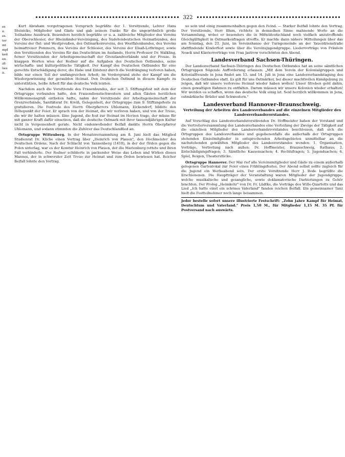322
es
n.
es.
ter
mt
mpf
keit
en.
iff-
lies
it.
Kurt Abraham vorgetragenen Vorspruch begrüßte der 1. Vorsitzende, Lehrer Hans Steinicke, Mitglieder und Gäste und gab seinem Danke für die ungewöhnlich große Teilnahme Ausdruck. Besonders herzlich begrüßte er u. a. zahlreiche Mitglieder des Vereins der Oberschlesier, der Rheinländer-Vereinigung, des Sudetendeutschen Heimatbundes, des Vereins der Ost- und Westpreußen, des Ostmarkenvereins, des Westfalenbundes, des Vereins heimattreuer Pommern, des Vereins der Schlesier, des Vereins der Elsaß-Lothringer, sowie den Vorsitzenden des Vereins für das Deutschtum im Auslande, Herrn Professor Dr. Walkling, ferner Vorsitzenden der Arbeitsgemeinschaft der Grenzlandverbände und der Presse. In knappen Worten wies der Redner auf die Aufgaben des Deutschen Ostbundes, seine wirtschafts- und kulturpolitische Tätigkeit. Der Kampf des Deutschen Ostbundes für eine gerechte Entschädigung derer, die Habe und Existenz durch die Verdrängung verloren haben, bilde nur einen Teil der umfangreichen Arbeit; im Vordergrund stehe der Kampf um die Wiedergewinnung der geraubten Heimat. Den Deutschen Ostbund in diesem Kampfe zu unterstützen, heiße Arbeit für das deutsche Volk leisten.
Nachdem auch die Vorsitzende des Frauenbundes, der seit 3. Stiftungsfest mit dem der Ortsgruppe verbunden hatte, den Frauendienstschwestern und allen Gästen herzlichen Willkommensgruß entboten hatte, nahm der Vorsitzende der Arbeitsgemeinschaft der Grenzverbände, Sanitätsrat Dr. Kreiß, Gelegenheit, der Ortsgruppe zum 9. Stiftungsfeste zu gratulieren. Die Festrede des Herrn Oberpfarrers Uhlemann, Eickendorf, bildete den Höhepunkt der Feier. Er sprach von der Heimat, die wir verloren haben, und von der Treue, die wir ihr halten müssen. Eine Jugend, die fest zur Heimat im Herzen trage, der müsse für mit ganzer Kraft dafür einsetzen, daß die deutsche Ostmark mit ihrer tausendjährigen Kultur nicht in Vergessenheit gerate. Nicht endenwollender Beifall dankte Herrn Oberpfarrer Uhlemann, und sodann stimmten die Zuhörer das Deutschlandlied an.
Ortsgruppe Wittenberg. In der Monatsversammlung am 8. Juni hielt das Mitglied Studienrat Dr. Kliche einen Vortrag über „Heinrich von Plauen", den Hochmeister des Deutschen Ordens. Nach der Schlacht von Tannenberg (1410), in der der Orden gegen die Polen unterlag, war es der Komtur Heinrich von Plauen, der die Marienburg rettete und ihren Fall verhinderte. Der Redner schilderte in packender Weise das Leben und Wirken dieses Mannes, der in schwerster Zeit Treue zur Heimat und zum Orden bewiesen hat. Reicher Beifall lohnte den Vortrag.
so sein und einig zusammenhalten gegen den Feind. — Starker Beifall lohnte den Vortrag. Der Vorsitzende, Herr Blum, richtete in demselben Sinne mahnende Worte an die Versammlung, wobei er besonders die in Mitteldeutschland noch vielfach anzutreffende Gleichgültigkeit in Ostmarkenfragen streifte. Er machte dann nähere Mitteilungen über das am Sonntag, den 23. Juni, im Vereinshause der Turngemeinde an der Tauentzienstraße stattfindende Kinderfest sowie über die Vereinsjugendgruppe. Liedervorträge von Fräulein Noack und Klaviervorträge von Frau Jastrow verschönten den Abend.
Landesverband Sachsen-Thüringen.
Der Landesverband Sachsen-Thüringen des Deutschen Ostbundes hat an seine sämtlichen Ortsgruppen folgende Aufforderung erlassen: „Mit dem Verein der Kolonialgruppen und Kolonialfreunde in Jena findet am 13. und 14. Juli in Jena eine Landesverbandstagung des Deutschen Ostbundes statt. Es gilt für uns Ostmärker, bei dieser machtvollen Kundgebung zu zeigen, daß wir unsere verlorene Heimat wieder haben wollen! Unser Streben geht dahin, einen gewaltigen Rahmen zu entfalten. Darum müssen wir unsere Kolonien wieder erhalten! Wir werden es schaffen, wenn das deutsche Volk einig ist. Seid herzlich willkommen in Jena, ostmärkische Brüder und Schwestern."
Landesverband Hannover-Braunschweig.
Verteilung der Arbeiten des Landesverbandes auf die einzelnen Mitglieder des Landesverbandsvorstandes.
Auf Vorschlag des Landesverbandsvorsitzenden Dr. Hoffmeister haben der Vorstand und die Vertreterversammlung des Landesverbandes eine Verteilung der Zweige der Tätigkeit auf die einzelnen Mitglieder des Landesverbandsvorstandes beschlossen, daß sich die Ortsgruppen des Landesverbandes und gegebenenfalls die außerhalb der Ortsgruppen stehenden Einzelmitglieder in entsprechenden Arbeitsgebieten unmittelbar an die nachstehenden gewählten Mitglieder des Landesvorstandes wenden: 1. Organisation, Vorträge, Vertretung nach außen: Dr. Hoffmeister, Braunschweig, Rathaus; 2. Entschädigungsfragen; 3. Sämtliche Kassensachen; 4. Rechtsfragen; 5. Jugendsachen; 6. Spiel, Reigen, Theaterstücke.
Ortsgruppe Hannover. Der Mai rief alle Vereinsmitglieder und Gäste zu einem außerhalb gelegenen Gartenlokal zur Feier eines Frühlingsfestes. Der Abend selbst sollte zugleich für die Jugend ein Werbeabend sein. Der erste Vorsitzende Herr J. Bode begrüßte die Erschienenen. Die Hauptträger der Veranstaltung waren Mitglieder der Jugendgruppe, welche musikalische und gesangliche, sowie deklamatorische Darbietungen zu Gehör brachten. Der Prolog „Heimkehr" von Dr. Fr. Lüdtke, die Vorträge des Wille-Quartetts und das Lied „Ich hatte einst ein schönes Vaterland" fanden reichen Beifall. Ein gemeinsamer Tanz hielt die Festteilnehmer noch lange beisammen.
Jeder bestelle sofort unsere illustrierte Festschrift: „Zehn Jahre Kampf für Heimat, Deutschtum und Vaterland." Preis 1,50 M., für Mitglieder 1,15 M. 35 Pf. für Postversand nach auswärts.